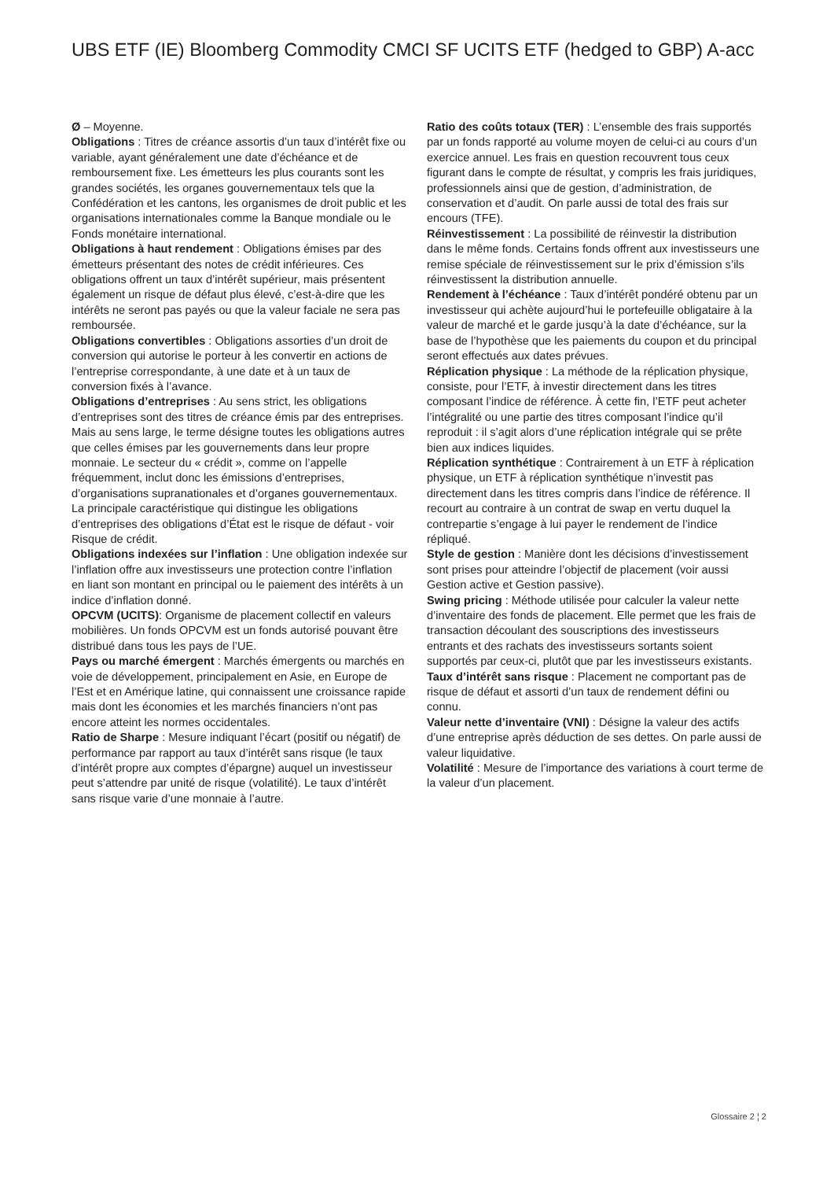UBS ETF (IE) Bloomberg Commodity CMCI SF UCITS ETF (hedged to GBP) A-acc
Ø – Moyenne.
Obligations : Titres de créance assortis d’un taux d’intérêt fixe ou variable, ayant généralement une date d’échéance et de remboursement fixe. Les émetteurs les plus courants sont les grandes sociétés, les organes gouvernementaux tels que la Confédération et les cantons, les organismes de droit public et les organisations internationales comme la Banque mondiale ou le Fonds monétaire international.
Obligations à haut rendement : Obligations émises par des émetteurs présentant des notes de crédit inférieures. Ces obligations offrent un taux d’intérêt supérieur, mais présentent également un risque de défaut plus élevé, c’est-à-dire que les intérêts ne seront pas payés ou que la valeur faciale ne sera pas remboursée.
Obligations convertibles : Obligations assorties d’un droit de conversion qui autorise le porteur à les convertir en actions de l’entreprise correspondante, à une date et à un taux de conversion fixés à l’avance.
Obligations d’entreprises : Au sens strict, les obligations d’entreprises sont des titres de créance émis par des entreprises. Mais au sens large, le terme désigne toutes les obligations autres que celles émises par les gouvernements dans leur propre monnaie. Le secteur du « crédit », comme on l’appelle fréquemment, inclut donc les émissions d’entreprises, d’organisations supranationales et d’organes gouvernementaux. La principale caractéristique qui distingue les obligations d’entreprises des obligations d’État est le risque de défaut - voir Risque de crédit.
Obligations indexées sur l’inflation : Une obligation indexée sur l’inflation offre aux investisseurs une protection contre l’inflation en liant son montant en principal ou le paiement des intérêts à un indice d’inflation donné.
OPCVM (UCITS): Organisme de placement collectif en valeurs mobilières. Un fonds OPCVM est un fonds autorisé pouvant être distribué dans tous les pays de l’UE.
Pays ou marché émergent : Marchés émergents ou marchés en voie de développement, principalement en Asie, en Europe de l’Est et en Amérique latine, qui connaissent une croissance rapide mais dont les économies et les marchés financiers n’ont pas encore atteint les normes occidentales.
Ratio de Sharpe : Mesure indiquant l’écart (positif ou négatif) de performance par rapport au taux d’intérêt sans risque (le taux d’intérêt propre aux comptes d’épargne) auquel un investisseur peut s’attendre par unité de risque (volatilité). Le taux d’intérêt sans risque varie d’une monnaie à l’autre.
Ratio des coûts totaux (TER) : L’ensemble des frais supportés par un fonds rapporté au volume moyen de celui-ci au cours d’un exercice annuel. Les frais en question recouvrent tous ceux figurant dans le compte de résultat, y compris les frais juridiques, professionnels ainsi que de gestion, d’administration, de conservation et d’audit. On parle aussi de total des frais sur encours (TFE).
Réinvestissement : La possibilité de réinvestir la distribution dans le même fonds. Certains fonds offrent aux investisseurs une remise spéciale de réinvestissement sur le prix d’émission s’ils réinvestissent la distribution annuelle.
Rendement à l’échéance : Taux d’intérêt pondéré obtenu par un investisseur qui achète aujourd’hui le portefeuille obligataire à la valeur de marché et le garde jusqu’à la date d’échéance, sur la base de l’hypothèse que les paiements du coupon et du principal seront effectués aux dates prévues.
Réplication physique : La méthode de la réplication physique, consiste, pour l’ETF, à investir directement dans les titres composant l’indice de référence. À cette fin, l’ETF peut acheter l’intégralité ou une partie des titres composant l’indice qu’il reproduit : il s’agit alors d’une réplication intégrale qui se prête bien aux indices liquides.
Réplication synthétique : Contrairement à un ETF à réplication physique, un ETF à réplication synthétique n’investit pas directement dans les titres compris dans l’indice de référence. Il recourt au contraire à un contrat de swap en vertu duquel la contrepartie s’engage à lui payer le rendement de l’indice répliqué.
Style de gestion : Manière dont les décisions d’investissement sont prises pour atteindre l’objectif de placement (voir aussi Gestion active et Gestion passive).
Swing pricing : Méthode utilisée pour calculer la valeur nette d’inventaire des fonds de placement. Elle permet que les frais de transaction découlant des souscriptions des investisseurs entrants et des rachats des investisseurs sortants soient supportés par ceux-ci, plutôt que par les investisseurs existants.
Taux d’intérêt sans risque : Placement ne comportant pas de risque de défaut et assorti d’un taux de rendement défini ou connu.
Valeur nette d’inventaire (VNI) : Désigne la valeur des actifs d’une entreprise après déduction de ses dettes. On parle aussi de valeur liquidative.
Volatilité : Mesure de l’importance des variations à court terme de la valeur d’un placement.
Glossaire 2 ¦ 2